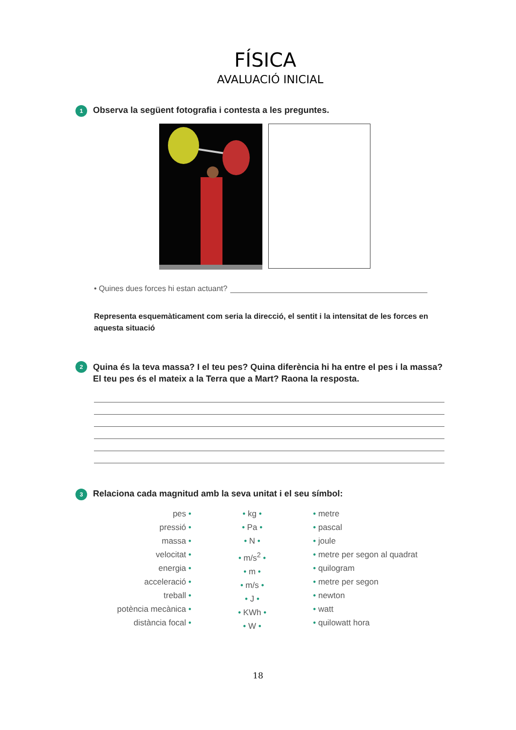FÍSICA
AVALUACIÓ INICIAL
1 Observa la següent fotografia i contesta a les preguntes.
• Quines dues forces hi estan actuant?
Representa esquemàticament com seria la direcció, el sentit i la intensitat de les forces en aquesta situació
2 Quina és la teva massa? I el teu pes? Quina diferència hi ha entre el pes i la massa? El teu pes és el mateix a la Terra que a Mart? Raona la resposta.
3 Relaciona cada magnitud amb la seva unitat i el seu símbol:
pes •
pressió •
massa •
velocitat •
energia •
acceleració •
treball •
potència mecànica •
distància focal •
• kg •
• Pa •
• N •
• m/s<sup>2</sup> •
• m •
• m/s •
• J •
• KWh •
• W •
• metre
• pascal
• joule
• metre per segon al quadrat
• quilogram
• metre per segon
• newton
• watt
• quilowatt hora
18